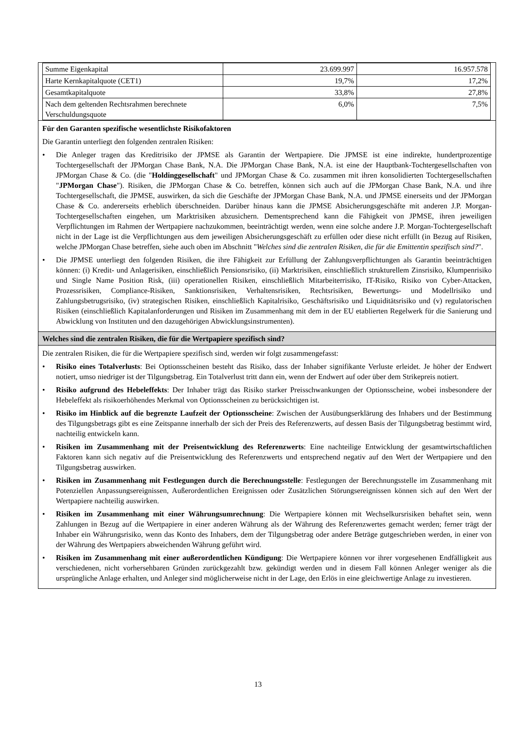| Summe Eigenkapital | 23.699.997 | 16.957.578 |
| Harte Kernkapitalquote (CET1) | 19,7% | 17,2% |
| Gesamtkapitalquote | 33,8% | 27,8% |
| Nach dem geltenden Rechtsrahmen berechnete Verschuldungsquote | 6,0% | 7,5% |
Für den Garanten spezifische wesentlichste Risikofaktoren
Die Garantin unterliegt den folgenden zentralen Risiken:
• Die Anleger tragen das Kreditrisiko der JPMSE als Garantin der Wertpapiere. Die JPMSE ist eine indirekte, hundertprozentige Tochtergesellschaft der JPMorgan Chase Bank, N.A. Die JPMorgan Chase Bank, N.A. ist eine der Hauptbank-Tochtergesellschaften von JPMorgan Chase & Co. (die "Holdinggesellschaft" und JPMorgan Chase & Co. zusammen mit ihren konsolidierten Tochtergesellschaften "JPMorgan Chase"). Risiken, die JPMorgan Chase & Co. betreffen, können sich auch auf die JPMorgan Chase Bank, N.A. und ihre Tochtergesellschaft, die JPMSE, auswirken, da sich die Geschäfte der JPMorgan Chase Bank, N.A. und JPMSE einerseits und der JPMorgan Chase & Co. andererseits erheblich überschneiden. Darüber hinaus kann die JPMSE Absicherungsgeschäfte mit anderen J.P. Morgan-Tochtergesellschaften eingehen, um Marktrisiken abzusichern. Dementsprechend kann die Fähigkeit von JPMSE, ihren jeweiligen Verpflichtungen im Rahmen der Wertpapiere nachzukommen, beeinträchtigt werden, wenn eine solche andere J.P. Morgan-Tochtergesellschaft nicht in der Lage ist die Verpflichtungen aus dem jeweiligen Absicherungsgeschäft zu erfüllen oder diese nicht erfüllt (in Bezug auf Risiken, welche JPMorgan Chase betreffen, siehe auch oben im Abschnitt "Welches sind die zentralen Risiken, die für die Emittentin spezifisch sind?".
• Die JPMSE unterliegt den folgenden Risiken, die ihre Fähigkeit zur Erfüllung der Zahlungsverpflichtungen als Garantin beeinträchtigen können: (i) Kredit- und Anlagerisiken, einschließlich Pensionsrisiko, (ii) Marktrisiken, einschließlich strukturellem Zinsrisiko, Klumpenrisiko und Single Name Position Risk, (iii) operationellen Risiken, einschließlich Mitarbeiterrisiko, IT-Risiko, Risiko von Cyber-Attacken, Prozessrisiken, Compliance-Risiken, Sanktionsrisiken, Verhaltensrisiken, Rechtsrisiken, Bewertungs- und Modellrisiko und Zahlungsbetrugsrisiko, (iv) strategischen Risiken, einschließlich Kapitalrisiko, Geschäftsrisiko und Liquiditätsrisiko und (v) regulatorischen Risiken (einschließlich Kapitalanforderungen und Risiken im Zusammenhang mit dem in der EU etablierten Regelwerk für die Sanierung und Abwicklung von Instituten und den dazugehörigen Abwicklungsinstrumenten).
Welches sind die zentralen Risiken, die für die Wertpapiere spezifisch sind?
Die zentralen Risiken, die für die Wertpapiere spezifisch sind, werden wir folgt zusammengefasst:
• Risiko eines Totalverlusts: Bei Optionsscheinen besteht das Risiko, dass der Inhaber signifikante Verluste erleidet. Je höher der Endwert notiert, umso niedriger ist der Tilgungsbetrag. Ein Totalverlust tritt dann ein, wenn der Endwert auf oder über dem Strikepreis notiert.
• Risiko aufgrund des Hebeleffekts: Der Inhaber trägt das Risiko starker Preisschwankungen der Optionsscheine, wobei insbesondere der Hebeleffekt als risikoerhöhendes Merkmal von Optionsscheinen zu berücksichtigen ist.
• Risiko im Hinblick auf die begrenzte Laufzeit der Optionsscheine: Zwischen der Ausübungserklärung des Inhabers und der Bestimmung des Tilgungsbetrags gibt es eine Zeitspanne innerhalb der sich der Preis des Referenzwerts, auf dessen Basis der Tilgungsbetrag bestimmt wird, nachteilig entwickeln kann.
• Risiken im Zusammenhang mit der Preisentwicklung des Referenzwerts: Eine nachteilige Entwicklung der gesamtwirtschaftlichen Faktoren kann sich negativ auf die Preisentwicklung des Referenzwerts und entsprechend negativ auf den Wert der Wertpapiere und den Tilgungsbetrag auswirken.
• Risiken im Zusammenhang mit Festlegungen durch die Berechnungsstelle: Festlegungen der Berechnungsstelle im Zusammenhang mit Potenziellen Anpassungsereignissen, Außerordentlichen Ereignissen oder Zusätzlichen Störungsereignissen können sich auf den Wert der Wertpapiere nachteilig auswirken.
• Risiken im Zusammenhang mit einer Währungsumrechnung: Die Wertpapiere können mit Wechselkursrisiken behaftet sein, wenn Zahlungen in Bezug auf die Wertpapiere in einer anderen Währung als der Währung des Referenzwertes gemacht werden; ferner trägt der Inhaber ein Währungsrisiko, wenn das Konto des Inhabers, dem der Tilgungsbetrag oder andere Beträge gutgeschrieben werden, in einer von der Währung des Wertpapiers abweichenden Währung geführt wird.
• Risiken im Zusammenhang mit einer außerordentlichen Kündigung: Die Wertpapiere können vor ihrer vorgesehenen Endfälligkeit aus verschiedenen, nicht vorhersehbaren Gründen zurückgezahlt bzw. gekündigt werden und in diesem Fall können Anleger weniger als die ursprüngliche Anlage erhalten, und Anleger sind möglicherweise nicht in der Lage, den Erlös in eine gleichwertige Anlage zu investieren.
13